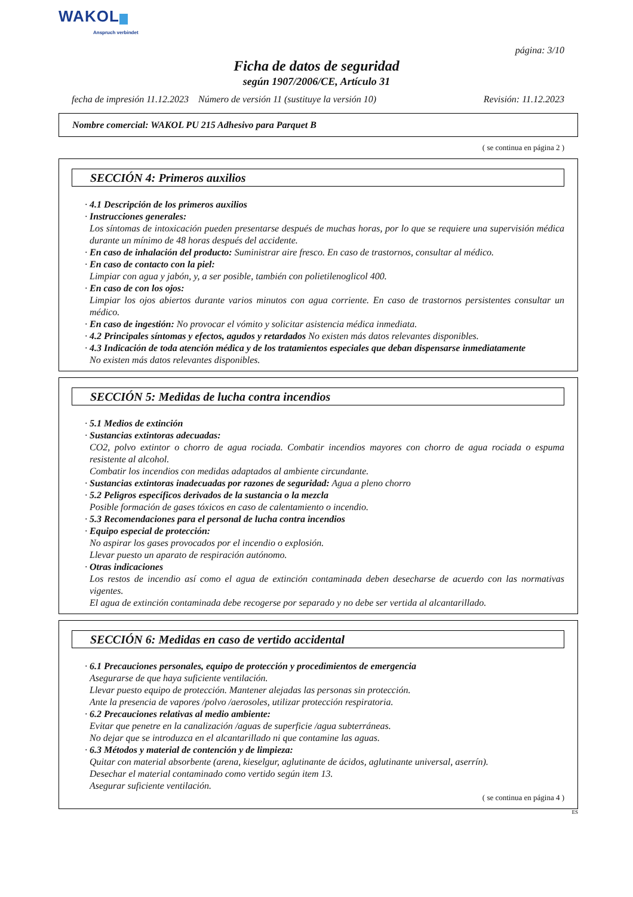WAKOL
Anspruch verbindet
página: 3/10
Ficha de datos de seguridad
según 1907/2006/CE, Artículo 31
fecha de impresión 11.12.2023 Número de versión 11 (sustituye la versión 10) Revisión: 11.12.2023
Nombre comercial: WAKOL PU 215 Adhesivo para Parquet B
( se continua en página 2 )
SECCIÓN 4: Primeros auxilios
· 4.1 Descripción de los primeros auxilios
· Instrucciones generales:
Los síntomas de intoxicación pueden presentarse después de muchas horas, por lo que se requiere una supervisión médica durante un mínimo de 48 horas después del accidente.
· En caso de inhalación del producto: Suministrar aire fresco. En caso de trastornos, consultar al médico.
· En caso de contacto con la piel:
Limpiar con agua y jabón, y, a ser posible, también con polietilenoglicol 400.
· En caso de con los ojos:
Limpiar los ojos abiertos durante varios minutos con agua corriente. En caso de trastornos persistentes consultar un médico.
· En caso de ingestión: No provocar el vómito y solicitar asistencia médica inmediata.
· 4.2 Principales síntomas y efectos, agudos y retardados No existen más datos relevantes disponibles.
· 4.3 Indicación de toda atención médica y de los tratamientos especiales que deban dispensarse inmediatamente
No existen más datos relevantes disponibles.
SECCIÓN 5: Medidas de lucha contra incendios
· 5.1 Medios de extinción
· Sustancias extintoras adecuadas:
CO2, polvo extintor o chorro de agua rociada. Combatir incendios mayores con chorro de agua rociada o espuma resistente al alcohol.
Combatir los incendios con medidas adaptados al ambiente circundante.
· Sustancias extintoras inadecuadas por razones de seguridad: Agua a pleno chorro
· 5.2 Peligros específicos derivados de la sustancia o la mezcla
Posible formación de gases tóxicos en caso de calentamiento o incendio.
· 5.3 Recomendaciones para el personal de lucha contra incendios
· Equipo especial de protección:
No aspirar los gases provocados por el incendio o explosión.
Llevar puesto un aparato de respiración autónomo.
· Otras indicaciones
Los restos de incendio así como el agua de extinción contaminada deben desecharse de acuerdo con las normativas vigentes.
El agua de extinción contaminada debe recogerse por separado y no debe ser vertida al alcantarillado.
SECCIÓN 6: Medidas en caso de vertido accidental
· 6.1 Precauciones personales, equipo de protección y procedimientos de emergencia
Asegurarse de que haya suficiente ventilación.
Llevar puesto equipo de protección. Mantener alejadas las personas sin protección.
Ante la presencia de vapores /polvo /aerosoles, utilizar protección respiratoria.
· 6.2 Precauciones relativas al medio ambiente:
Evitar que penetre en la canalización /aguas de superficie /agua subterráneas.
No dejar que se introduzca en el alcantarillado ni que contamine las aguas.
· 6.3 Métodos y material de contención y de limpieza:
Quitar con material absorbente (arena, kieselgur, aglutinante de ácidos, aglutinante universal, aserrín).
Desechar el material contaminado como vertido según item 13.
Asegurar suficiente ventilación.
( se continua en página 4 )
ES